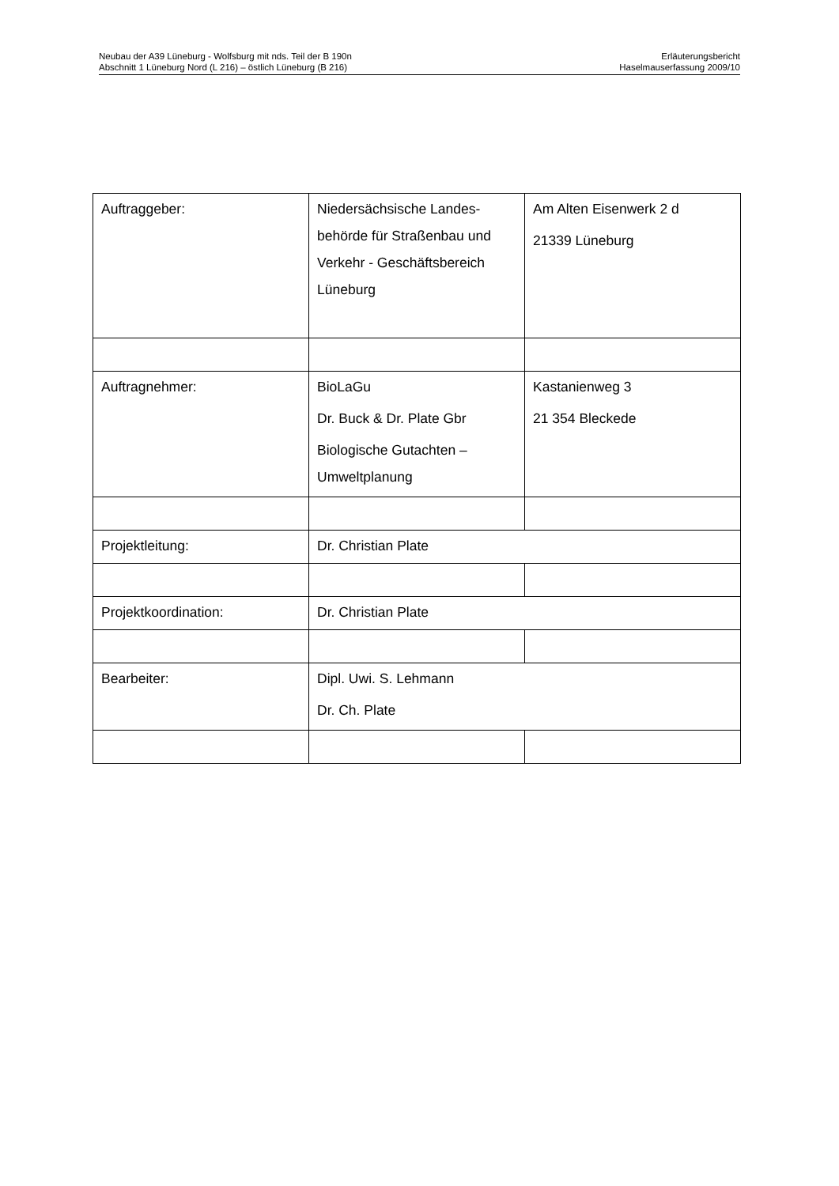Neubau der A39 Lüneburg - Wolfsburg mit nds. Teil der B 190n
Abschnitt 1 Lüneburg Nord (L 216) – östlich Lüneburg (B 216)
Erläuterungsbericht
Haselmauserfassung 2009/10
| Auftraggeber: | Niedersächsische Landes-behörde für Straßenbau und Verkehr - Geschäftsbereich Lüneburg | Am Alten Eisenwerk 2 d 21339 Lüneburg |
| Auftragnehmer: | BioLaGu Dr. Buck & Dr. Plate Gbr Biologische Gutachten – Umweltplanung | Kastanienweg 3 21 354 Bleckede |
| Projektleitung: | Dr. Christian Plate | |
| Projektkoordination: | Dr. Christian Plate | |
| Bearbeiter: | Dipl. Uwi. S. Lehmann Dr. Ch. Plate | |